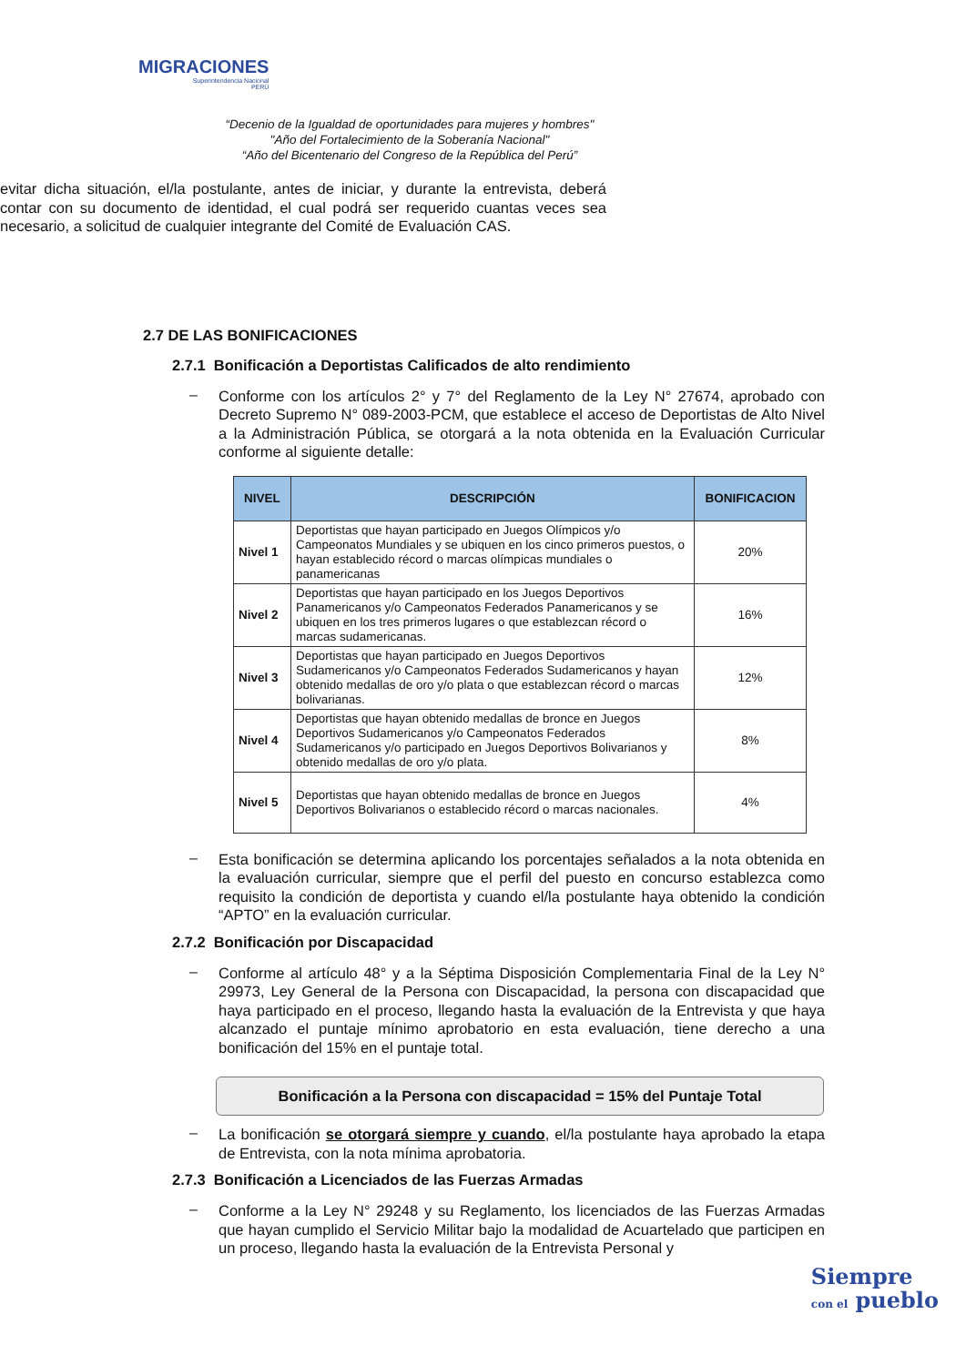MIGRACIONES
Superintendencia Nacional
PERÚ
“Decenio de la Igualdad de oportunidades para mujeres y hombres"
"Año del Fortalecimiento de la Soberanía Nacional"
“Año del Bicentenario del Congreso de la República del Perú”
evitar dicha situación, el/la postulante, antes de iniciar, y durante la entrevista, deberá contar con su documento de identidad, el cual podrá ser requerido cuantas veces sea necesario, a solicitud de cualquier integrante del Comité de Evaluación CAS.
2.7 DE LAS BONIFICACIONES
2.7.1 Bonificación a Deportistas Calificados de alto rendimiento
–
Conforme con los artículos 2° y 7° del Reglamento de la Ley N° 27674, aprobado con Decreto Supremo N° 089-2003-PCM, que establece el acceso de Deportistas de Alto Nivel a la Administración Pública, se otorgará a la nota obtenida en la Evaluación Curricular conforme al siguiente detalle:
| NIVEL | DESCRIPCIÓN | BONIFICACION |
| --- | --- | --- |
| Nivel 1 | Deportistas que hayan participado en Juegos Olímpicos y/o Campeonatos Mundiales y se ubiquen en los cinco primeros puestos, o hayan establecido récord o marcas olímpicas mundiales o panamericanas | 20% |
| Nivel 2 | Deportistas que hayan participado en los Juegos Deportivos Panamericanos y/o Campeonatos Federados Panamericanos y se ubiquen en los tres primeros lugares o que establezcan récord o marcas sudamericanas. | 16% |
| Nivel 3 | Deportistas que hayan participado en Juegos Deportivos Sudamericanos y/o Campeonatos Federados Sudamericanos y hayan obtenido medallas de oro y/o plata o que establezcan récord o marcas bolivarianas. | 12% |
| Nivel 4 | Deportistas que hayan obtenido medallas de bronce en Juegos Deportivos Sudamericanos y/o Campeonatos Federados Sudamericanos y/o participado en Juegos Deportivos Bolivarianos y obtenido medallas de oro y/o plata. | 8% |
| Nivel 5 | Deportistas que hayan obtenido medallas de bronce en Juegos Deportivos Bolivarianos o establecido récord o marcas nacionales. | 4% |
–
Esta bonificación se determina aplicando los porcentajes señalados a la nota obtenida en la evaluación curricular, siempre que el perfil del puesto en concurso establezca como requisito la condición de deportista y cuando el/la postulante haya obtenido la condición “APTO” en la evaluación curricular.
2.7.2 Bonificación por Discapacidad
–
Conforme al artículo 48° y a la Séptima Disposición Complementaria Final de la Ley N° 29973, Ley General de la Persona con Discapacidad, la persona con discapacidad que haya participado en el proceso, llegando hasta la evaluación de la Entrevista y que haya alcanzado el puntaje mínimo aprobatorio en esta evaluación, tiene derecho a una bonificación del 15% en el puntaje total.
Bonificación a la Persona con discapacidad = 15% del Puntaje Total
–
La bonificación se otorgará siempre y cuando, el/la postulante haya aprobado la etapa de Entrevista, con la nota mínima aprobatoria.
2.7.3 Bonificación a Licenciados de las Fuerzas Armadas
–
Conforme a la Ley N° 29248 y su Reglamento, los licenciados de las Fuerzas Armadas que hayan cumplido el Servicio Militar bajo la modalidad de Acuartelado que participen en un proceso, llegando hasta la evaluación de la Entrevista Personal y
Siempre
con el pueblo